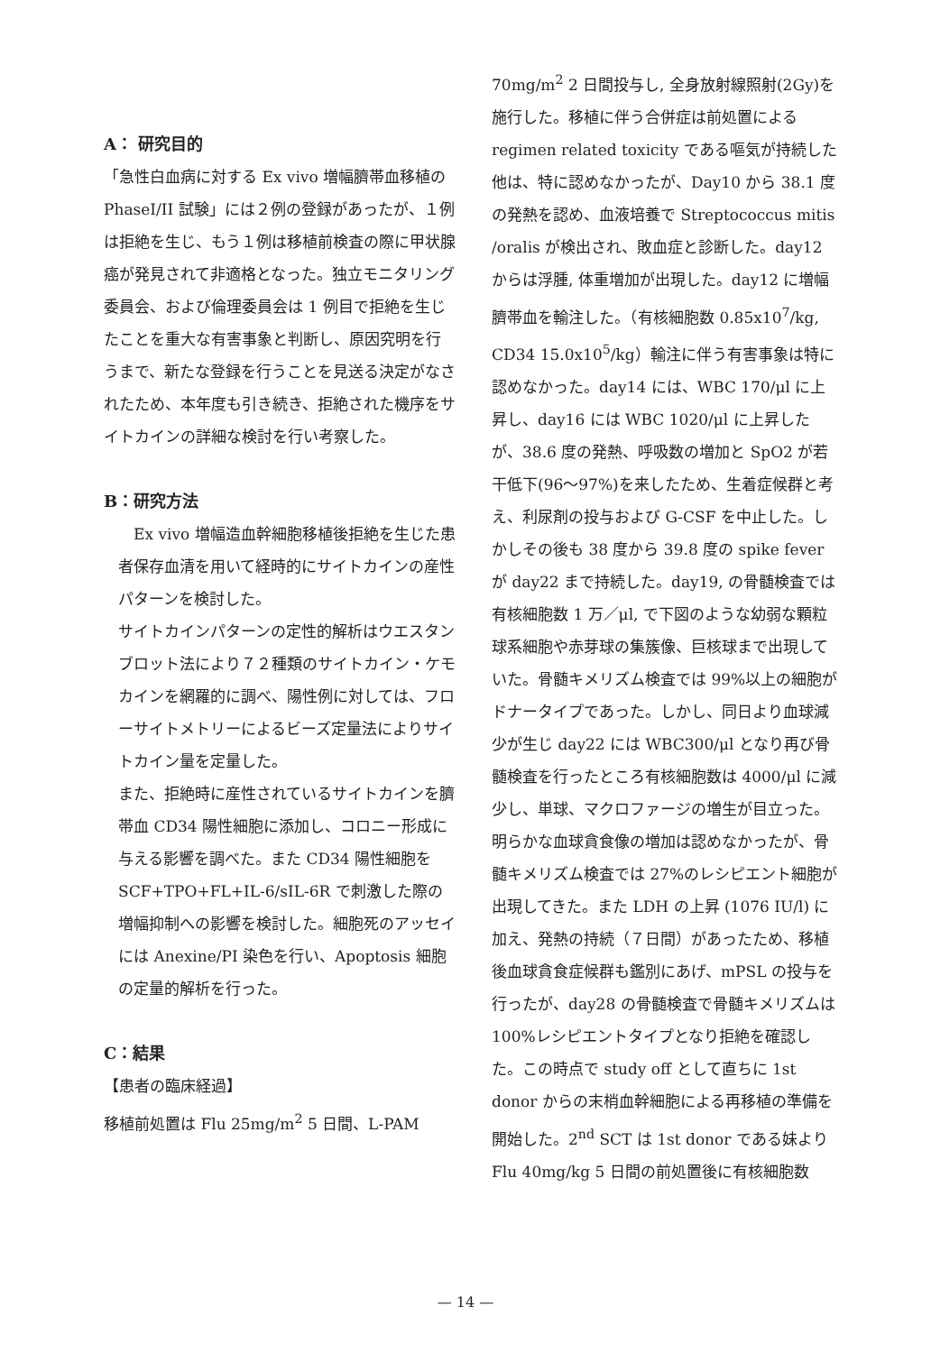A： 研究目的
「急性白血病に対する Ex vivo 増幅臍帯血移植の PhaseI/II 試験」には２例の登録があったが、１例は拒絶を生じ、もう１例は移植前検査の際に甲状腺癌が発見されて非適格となった。独立モニタリング委員会、および倫理委員会は 1 例目で拒絶を生じたことを重大な有害事象と判断し、原因究明を行うまで、新たな登録を行うことを見送る決定がなされたため、本年度も引き続き、拒絶された機序をサイトカインの詳細な検討を行い考察した。
B：研究方法
　Ex vivo 増幅造血幹細胞移植後拒絶を生じた患者保存血清を用いて経時的にサイトカインの産性パターンを検討した。
サイトカインパターンの定性的解析はウエスタンブロット法により７２種類のサイトカイン・ケモカインを網羅的に調べ、陽性例に対しては、フローサイトメトリーによるビーズ定量法によりサイトカイン量を定量した。
また、拒絶時に産性されているサイトカインを臍帯血 CD34 陽性細胞に添加し、コロニー形成に与える影響を調べた。また CD34 陽性細胞を SCF+TPO+FL+IL-6/sIL-6R で刺激した際の増幅抑制への影響を検討した。細胞死のアッセイには Anexine/PI 染色を行い、Apoptosis 細胞の定量的解析を行った。
C：結果
【患者の臨床経過】
移植前処置は Flu 25mg/m<sup>2</sup> 5 日間、L-PAM
70mg/m<sup>2</sup> 2 日間投与し, 全身放射線照射(2Gy)を施行した。移植に伴う合併症は前処置による regimen related toxicity である嘔気が持続した他は、特に認めなかったが、Day10 から 38.1 度の発熱を認め、血液培養で Streptococcus mitis /oralis が検出され、敗血症と診断した。day12 からは浮腫, 体重増加が出現した。day12 に増幅臍帯血を輸注した。（有核細胞数 0.85x10<sup>7</sup>/kg, CD34 15.0x10<sup>5</sup>/kg）輸注に伴う有害事象は特に認めなかった。day14 には、WBC 170/μl に上昇し、day16 には WBC 1020/μl に上昇したが、38.6 度の発熱、呼吸数の増加と SpO2 が若干低下(96～97%)を来したため、生着症候群と考え、利尿剤の投与および G-CSF を中止した。しかしその後も 38 度から 39.8 度の spike fever が day22 まで持続した。day19, の骨髄検査では有核細胞数 1 万／μl, で下図のような幼弱な顆粒球系細胞や赤芽球の集簇像、巨核球まで出現していた。骨髄キメリズム検査では 99%以上の細胞がドナータイプであった。しかし、同日より血球減少が生じ day22 には WBC300/μl となり再び骨髄検査を行ったところ有核細胞数は 4000/μl に減少し、単球、マクロファージの増生が目立った。明らかな血球貪食像の増加は認めなかったが、骨髄キメリズム検査では 27%のレシピエント細胞が出現してきた。また LDH の上昇 (1076 IU/l) に加え、発熱の持続（７日間）があったため、移植後血球貪食症候群も鑑別にあげ、mPSL の投与を行ったが、day28 の骨髄検査で骨髄キメリズムは 100%レシピエントタイプとなり拒絶を確認した。この時点で study off として直ちに 1st donor からの末梢血幹細胞による再移植の準備を開始した。2<sup>nd</sup> SCT は 1st donor である妹より Flu 40mg/kg 5 日間の前処置後に有核細胞数
— 14 —